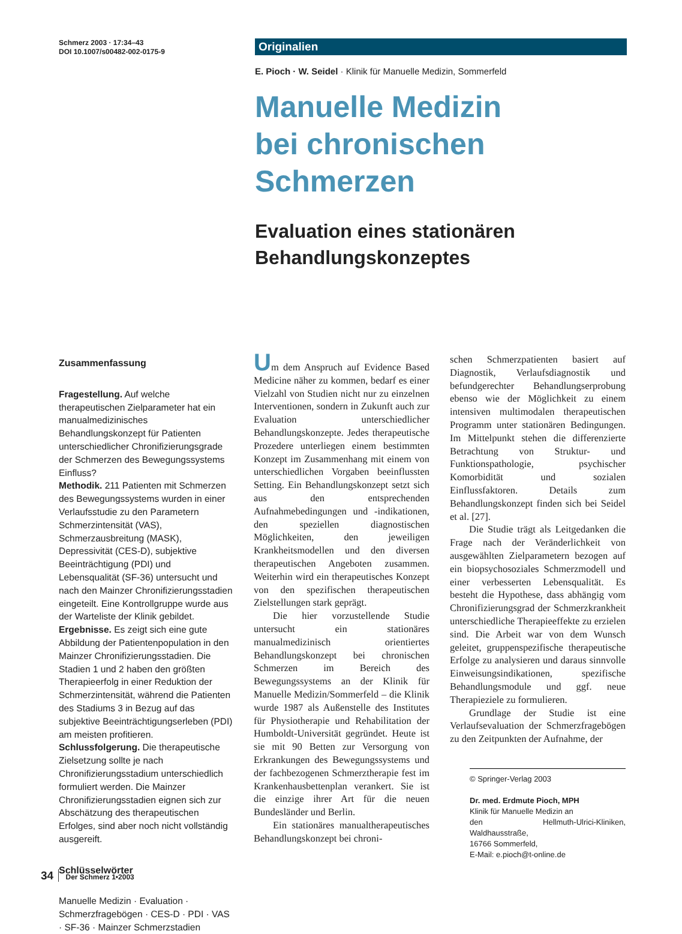Schmerz 2003 · 17:34–43
DOI 10.1007/s00482-002-0175-9
Originalien
E. Pioch · W. Seidel · Klinik für Manuelle Medizin, Sommerfeld
Manuelle Medizin
bei chronischen Schmerzen
Evaluation eines stationären
Behandlungskonzeptes
Zusammenfassung
Fragestellung. Auf welche therapeutischen Zielparameter hat ein manualmedizinisches Behandlungskonzept für Patienten unterschiedlicher Chronifizierungsgrade der Schmerzen des Bewegungssystems Einfluss?
Methodik. 211 Patienten mit Schmerzen des Bewegungssystems wurden in einer Verlaufsstudie zu den Parametern Schmerzintensität (VAS), Schmerzausbreitung (MASK), Depressivität (CES-D), subjektive Beeinträchtigung (PDI) und Lebensqualität (SF-36) untersucht und nach den Mainzer Chronifizierungsstadien eingeteilt. Eine Kontrollgruppe wurde aus der Warteliste der Klinik gebildet.
Ergebnisse. Es zeigt sich eine gute Abbildung der Patientenpopulation in den Mainzer Chronifizierungsstadien. Die Stadien 1 und 2 haben den größten Therapieerfolg in einer Reduktion der Schmerzintensität, während die Patienten des Stadiums 3 in Bezug auf das subjektive Beeinträchtigungserleben (PDI) am meisten profitieren.
Schlussfolgerung. Die therapeutische Zielsetzung sollte je nach Chronifizierungsstadium unterschiedlich formuliert werden. Die Mainzer Chronifizierungsstadien eignen sich zur Abschätzung des therapeutischen Erfolges, sind aber noch nicht vollständig ausgereift.
Schlüsselwörter
Manuelle Medizin · Evaluation · Schmerzfragebögen · CES-D · PDI · VAS · SF-36 · Mainzer Schmerzstadien
Um dem Anspruch auf Evidence Based Medicine näher zu kommen, bedarf es einer Vielzahl von Studien nicht nur zu einzelnen Interventionen, sondern in Zukunft auch zur Evaluation unterschiedlicher Behandlungskonzepte. Jedes therapeutische Prozedere unterliegen einem bestimmten Konzept im Zusammenhang mit einem von unterschiedlichen Vorgaben beeinflussten Setting. Ein Behandlungskonzept setzt sich aus den entsprechenden Aufnahmebedingungen und -indikationen, den speziellen diagnostischen Möglichkeiten, den jeweiligen Krankheitsmodellen und den diversen therapeutischen Angeboten zusammen. Weiterhin wird ein therapeutisches Konzept von den spezifischen therapeutischen Zielstellungen stark geprägt.
Die hier vorzustellende Studie untersucht ein stationäres manualmedizinisch orientiertes Behandlungskonzept bei chronischen Schmerzen im Bereich des Bewegungssystems an der Klinik für Manuelle Medizin/Sommerfeld – die Klinik wurde 1987 als Außenstelle des Institutes für Physiotherapie und Rehabilitation der Humboldt-Universität gegründet. Heute ist sie mit 90 Betten zur Versorgung von Erkrankungen des Bewegungssystems und der fachbezogenen Schmerztherapie fest im Krankenhausbettenplan verankert. Sie ist die einzige ihrer Art für die neuen Bundesländer und Berlin.
Ein stationäres manualtherapeutisches Behandlungskonzept bei chroni-
schen Schmerzpatienten basiert auf Diagnostik, Verlaufsdiagnostik und befundgerechter Behandlungserprobung ebenso wie der Möglichkeit zu einem intensiven multimodalen therapeutischen Programm unter stationären Bedingungen. Im Mittelpunkt stehen die differenzierte Betrachtung von Struktur- und Funktionspathologie, psychischer Komorbidität und sozialen Einflussfaktoren. Details zum Behandlungskonzept finden sich bei Seidel et al. [27].
Die Studie trägt als Leitgedanken die Frage nach der Veränderlichkeit von ausgewählten Zielparametern bezogen auf ein biopsychosoziales Schmerzmodell und einer verbesserten Lebensqualität. Es besteht die Hypothese, dass abhängig vom Chronifizierungsgrad der Schmerzkrankheit unterschiedliche Therapieeffekte zu erzielen sind. Die Arbeit war von dem Wunsch geleitet, gruppenspezifische therapeutische Erfolge zu analysieren und daraus sinnvolle Einweisungsindikationen, spezifische Behandlungsmodule und ggf. neue Therapieziele zu formulieren.
Grundlage der Studie ist eine Verlaufsevaluation der Schmerzfragebögen zu den Zeitpunkten der Aufnahme, der
© Springer-Verlag 2003
Dr. med. Erdmute Pioch, MPH
Klinik für Manuelle Medizin an
den Hellmuth-Ulrici-Kliniken, Waldhausstraße,
16766 Sommerfeld,
E-Mail: e.pioch@t-online.de
34 Der Schmerz 1•2003